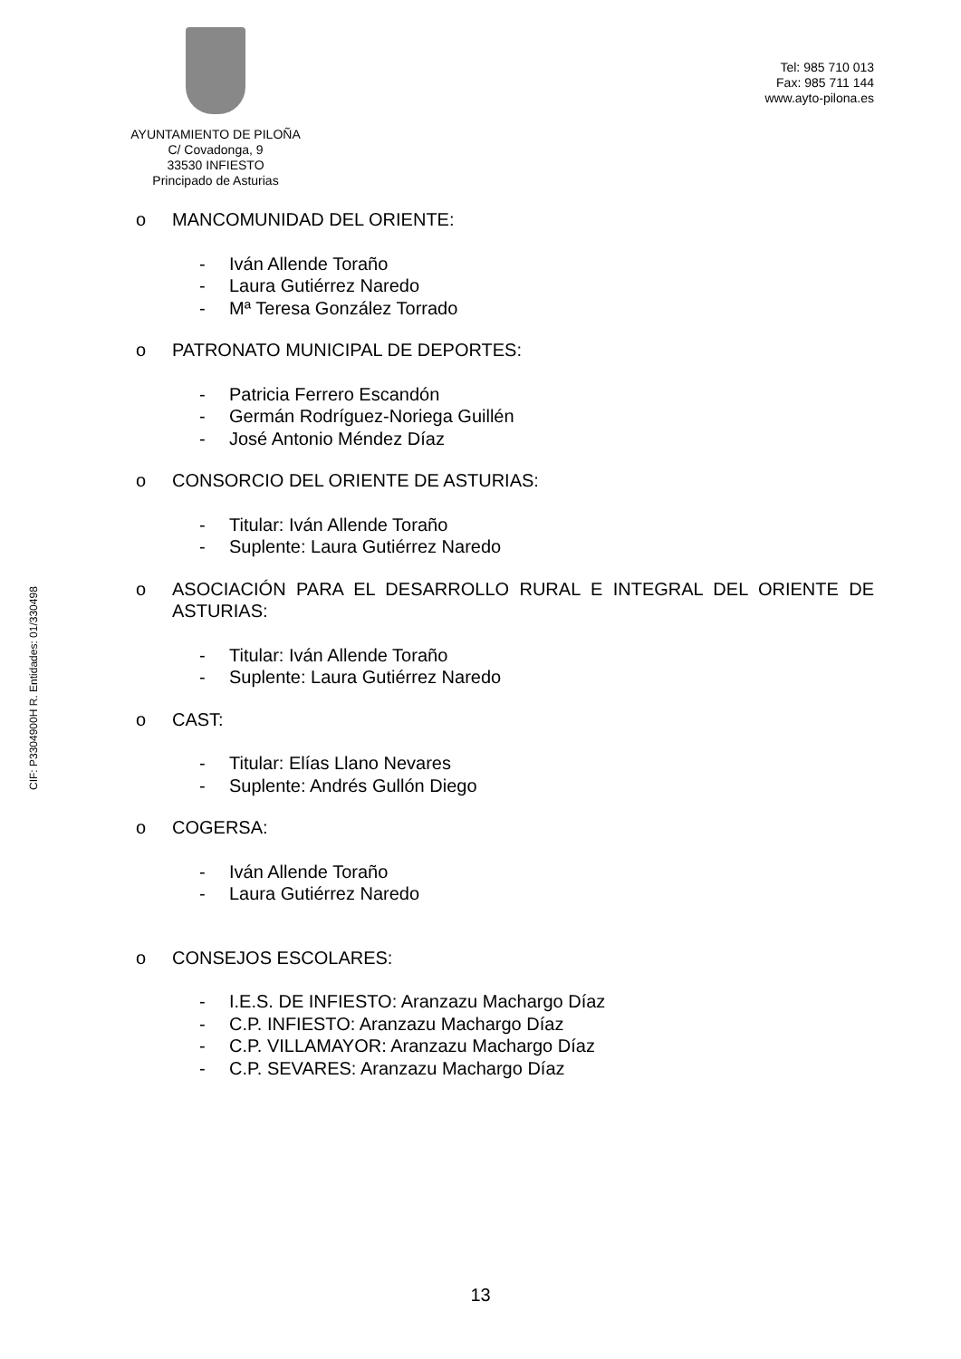AYUNTAMIENTO DE PILOÑA
C/ Covadonga, 9
33530 INFIESTO
Principado de Asturias
Tel: 985 710 013
Fax: 985 711 144
www.ayto-pilona.es
CIF: P3304900H R. Entidades: 01/330498
o MANCOMUNIDAD DEL ORIENTE:
- Iván Allende Toraño
- Laura Gutiérrez Naredo
- Mª Teresa González Torrado
o PATRONATO MUNICIPAL DE DEPORTES:
- Patricia Ferrero Escandón
- Germán Rodríguez-Noriega Guillén
- José Antonio Méndez Díaz
o CONSORCIO DEL ORIENTE DE ASTURIAS:
- Titular: Iván Allende Toraño
- Suplente: Laura Gutiérrez Naredo
o ASOCIACIÓN PARA EL DESARROLLO RURAL E INTEGRAL DEL ORIENTE DE ASTURIAS:
- Titular: Iván Allende Toraño
- Suplente: Laura Gutiérrez Naredo
o CAST:
- Titular: Elías Llano Nevares
- Suplente: Andrés Gullón Diego
o COGERSA:
- Iván Allende Toraño
- Laura Gutiérrez Naredo
o CONSEJOS ESCOLARES:
- I.E.S. DE INFIESTO: Aranzazu Machargo Díaz
- C.P. INFIESTO: Aranzazu Machargo Díaz
- C.P. VILLAMAYOR: Aranzazu Machargo Díaz
- C.P. SEVARES: Aranzazu Machargo Díaz
13